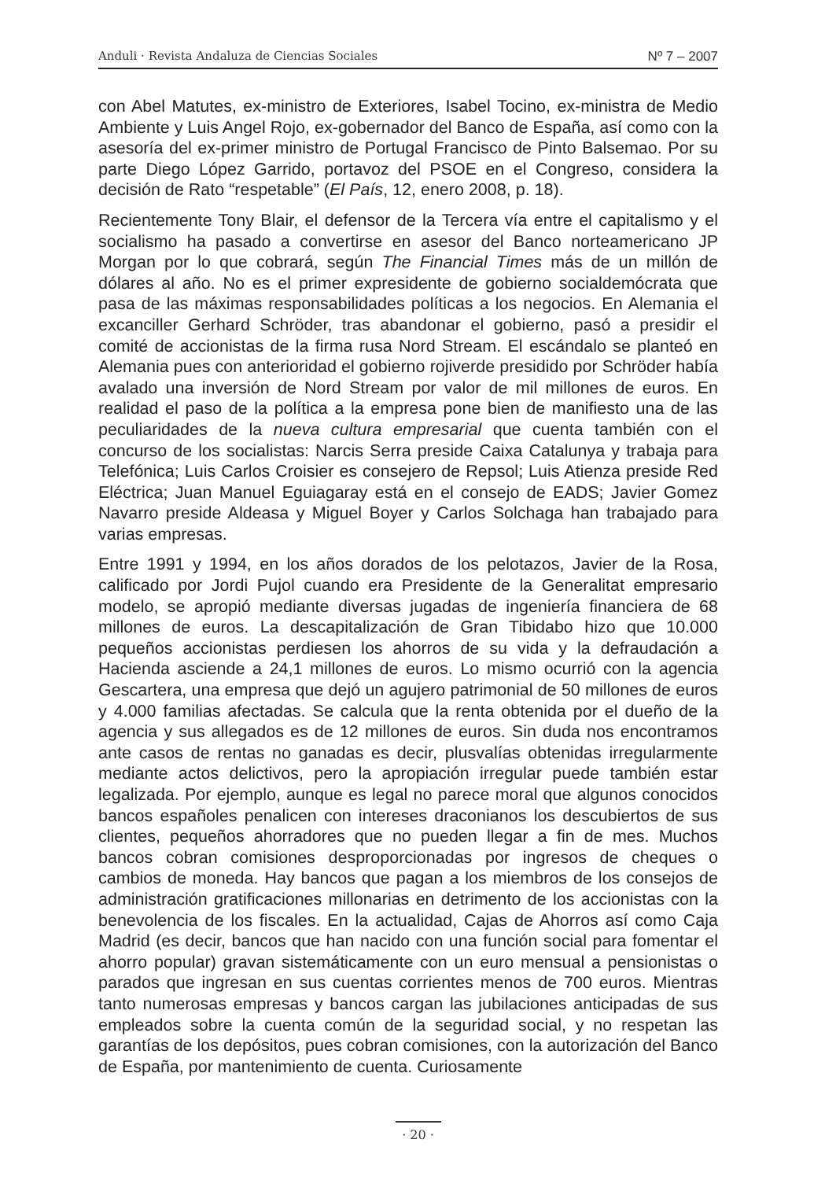Anduli · Revista Andaluza de Ciencias Sociales Nº 7 – 2007
con Abel Matutes, ex-ministro de Exteriores, Isabel Tocino, ex-ministra de Medio Ambiente y Luis Angel Rojo, ex-gobernador del Banco de España, así como con la asesoría del ex-primer ministro de Portugal Francisco de Pinto Balsemao. Por su parte Diego López Garrido, portavoz del PSOE en el Congreso, considera la decisión de Rato “respetable” (El País, 12, enero 2008, p. 18).
Recientemente Tony Blair, el defensor de la Tercera vía entre el capitalismo y el socialismo ha pasado a convertirse en asesor del Banco norteamericano JP Morgan por lo que cobrará, según The Financial Times más de un millón de dólares al año. No es el primer expresidente de gobierno socialdemócrata que pasa de las máximas responsabilidades políticas a los negocios. En Alemania el excanciller Gerhard Schröder, tras abandonar el gobierno, pasó a presidir el comité de accionistas de la firma rusa Nord Stream. El escándalo se planteó en Alemania pues con anterioridad el gobierno rojiverde presidido por Schröder había avalado una inversión de Nord Stream por valor de mil millones de euros. En realidad el paso de la política a la empresa pone bien de manifiesto una de las peculiaridades de la nueva cultura empresarial que cuenta también con el concurso de los socialistas: Narcis Serra preside Caixa Catalunya y trabaja para Telefónica; Luis Carlos Croisier es consejero de Repsol; Luis Atienza preside Red Eléctrica; Juan Manuel Eguiagaray está en el consejo de EADS; Javier Gomez Navarro preside Aldeasa y Miguel Boyer y Carlos Solchaga han trabajado para varias empresas.
Entre 1991 y 1994, en los años dorados de los pelotazos, Javier de la Rosa, calificado por Jordi Pujol cuando era Presidente de la Generalitat empresario modelo, se apropió mediante diversas jugadas de ingeniería financiera de 68 millones de euros. La descapitalización de Gran Tibidabo hizo que 10.000 pequeños accionistas perdiesen los ahorros de su vida y la defraudación a Hacienda asciende a 24,1 millones de euros. Lo mismo ocurrió con la agencia Gescartera, una empresa que dejó un agujero patrimonial de 50 millones de euros y 4.000 familias afectadas. Se calcula que la renta obtenida por el dueño de la agencia y sus allegados es de 12 millones de euros. Sin duda nos encontramos ante casos de rentas no ganadas es decir, plusvalías obtenidas irregularmente mediante actos delictivos, pero la apropiación irregular puede también estar legalizada. Por ejemplo, aunque es legal no parece moral que algunos conocidos bancos españoles penalicen con intereses draconianos los descubiertos de sus clientes, pequeños ahorradores que no pueden llegar a fin de mes. Muchos bancos cobran comisiones desproporcionadas por ingresos de cheques o cambios de moneda. Hay bancos que pagan a los miembros de los consejos de administración gratificaciones millonarias en detrimento de los accionistas con la benevolencia de los fiscales. En la actualidad, Cajas de Ahorros así como Caja Madrid (es decir, bancos que han nacido con una función social para fomentar el ahorro popular) gravan sistemáticamente con un euro mensual a pensionistas o parados que ingresan en sus cuentas corrientes menos de 700 euros. Mientras tanto numerosas empresas y bancos cargan las jubilaciones anticipadas de sus empleados sobre la cuenta común de la seguridad social, y no respetan las garantías de los depósitos, pues cobran comisiones, con la autorización del Banco de España, por mantenimiento de cuenta. Curiosamente
· 20 ·